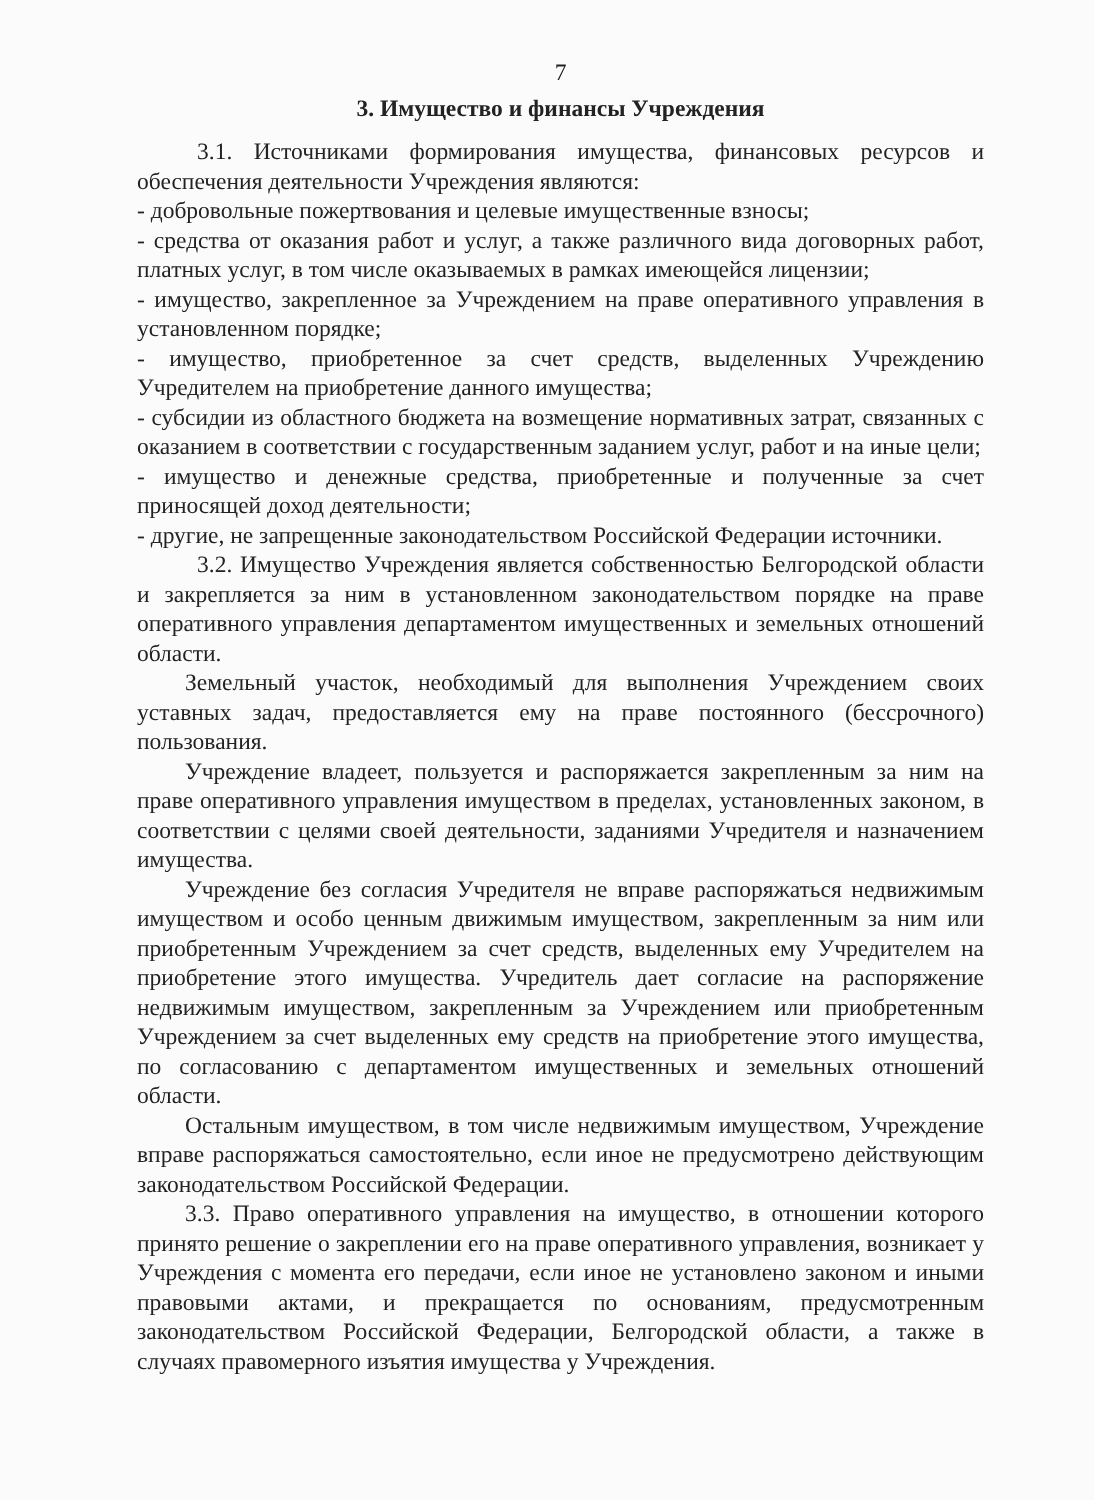7
3. Имущество и финансы Учреждения
3.1. Источниками формирования имущества, финансовых ресурсов и обеспечения деятельности Учреждения являются:
- добровольные пожертвования и целевые имущественные взносы;
- средства от оказания работ и услуг, а также различного вида договорных работ, платных услуг, в том числе оказываемых в рамках имеющейся лицензии;
- имущество, закрепленное за Учреждением на праве оперативного управления в установленном порядке;
- имущество, приобретенное за счет средств, выделенных Учреждению Учредителем на приобретение данного имущества;
- субсидии из областного бюджета на возмещение нормативных затрат, связанных с оказанием в соответствии с государственным заданием услуг, работ и на иные цели;
- имущество и денежные средства, приобретенные и полученные за счет приносящей доход деятельности;
- другие, не запрещенные законодательством Российской Федерации источники.
3.2. Имущество Учреждения является собственностью Белгородской области и закрепляется за ним в установленном законодательством порядке на праве оперативного управления департаментом имущественных и земельных отношений области.
Земельный участок, необходимый для выполнения Учреждением своих уставных задач, предоставляется ему на праве постоянного (бессрочного) пользования.
Учреждение владеет, пользуется и распоряжается закрепленным за ним на праве оперативного управления имуществом в пределах, установленных законом, в соответствии с целями своей деятельности, заданиями Учредителя и назначением имущества.
Учреждение без согласия Учредителя не вправе распоряжаться недвижимым имуществом и особо ценным движимым имуществом, закрепленным за ним или приобретенным Учреждением за счет средств, выделенных ему Учредителем на приобретение этого имущества. Учредитель дает согласие на распоряжение недвижимым имуществом, закрепленным за Учреждением или приобретенным Учреждением за счет выделенных ему средств на приобретение этого имущества, по согласованию с департаментом имущественных и земельных отношений области.
Остальным имуществом, в том числе недвижимым имуществом, Учреждение вправе распоряжаться самостоятельно, если иное не предусмотрено действующим законодательством Российской Федерации.
3.3. Право оперативного управления на имущество, в отношении которого принято решение о закреплении его на праве оперативного управления, возникает у Учреждения с момента его передачи, если иное не установлено законом и иными правовыми актами, и прекращается по основаниям, предусмотренным законодательством Российской Федерации, Белгородской области, а также в случаях правомерного изъятия имущества у Учреждения.